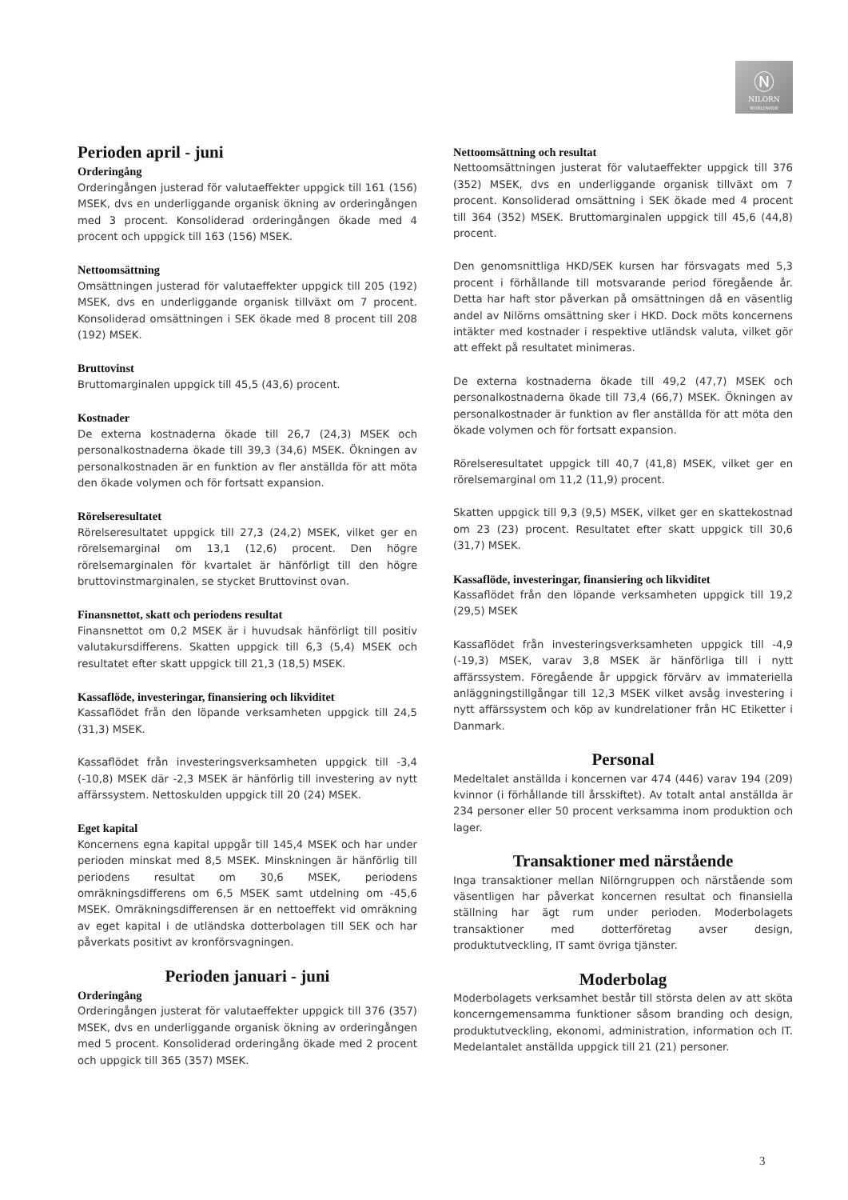Ⓝ
NILORN
WORLDWIDE
Perioden april - juni
Orderingång
Orderingången justerad för valutaeffekter uppgick till 161 (156) MSEK, dvs en underliggande organisk ökning av orderingången med 3 procent. Konsoliderad orderingången ökade med 4 procent och uppgick till 163 (156) MSEK.
Nettoomsättning
Omsättningen justerad för valutaeffekter uppgick till 205 (192) MSEK, dvs en underliggande organisk tillväxt om 7 procent. Konsoliderad omsättningen i SEK ökade med 8 procent till 208 (192) MSEK.
Bruttovinst
Bruttomarginalen uppgick till 45,5 (43,6) procent.
Kostnader
De externa kostnaderna ökade till 26,7 (24,3) MSEK och personalkostnaderna ökade till 39,3 (34,6) MSEK. Ökningen av personalkostnaden är en funktion av fler anställda för att möta den ökade volymen och för fortsatt expansion.
Rörelseresultatet
Rörelseresultatet uppgick till 27,3 (24,2) MSEK, vilket ger en rörelsemarginal om 13,1 (12,6) procent. Den högre rörelsemarginalen för kvartalet är hänförligt till den högre bruttovinstmarginalen, se stycket Bruttovinst ovan.
Finansnettot, skatt och periodens resultat
Finansnettot om 0,2 MSEK är i huvudsak hänförligt till positiv valutakursdifferens. Skatten uppgick till 6,3 (5,4) MSEK och resultatet efter skatt uppgick till 21,3 (18,5) MSEK.
Kassaflöde, investeringar, finansiering och likviditet
Kassaflödet från den löpande verksamheten uppgick till 24,5 (31,3) MSEK.
Kassaflödet från investeringsverksamheten uppgick till -3,4 (-10,8) MSEK där -2,3 MSEK är hänförlig till investering av nytt affärssystem. Nettoskulden uppgick till 20 (24) MSEK.
Eget kapital
Koncernens egna kapital uppgår till 145,4 MSEK och har under perioden minskat med 8,5 MSEK. Minskningen är hänförlig till periodens resultat om 30,6 MSEK, periodens omräkningsdifferens om 6,5 MSEK samt utdelning om -45,6 MSEK. Omräkningsdifferensen är en nettoeffekt vid omräkning av eget kapital i de utländska dotterbolagen till SEK och har påverkats positivt av kronförsvagningen.
Perioden januari - juni
Orderingång
Orderingången justerat för valutaeffekter uppgick till 376 (357) MSEK, dvs en underliggande organisk ökning av orderingången med 5 procent. Konsoliderad orderingång ökade med 2 procent och uppgick till 365 (357) MSEK.
Nettoomsättning och resultat
Nettoomsättningen justerat för valutaeffekter uppgick till 376 (352) MSEK, dvs en underliggande organisk tillväxt om 7 procent. Konsoliderad omsättning i SEK ökade med 4 procent till 364 (352) MSEK. Bruttomarginalen uppgick till 45,6 (44,8) procent.
Den genomsnittliga HKD/SEK kursen har försvagats med 5,3 procent i förhållande till motsvarande period föregående år. Detta har haft stor påverkan på omsättningen då en väsentlig andel av Nilörns omsättning sker i HKD. Dock möts koncernens intäkter med kostnader i respektive utländsk valuta, vilket gör att effekt på resultatet minimeras.
De externa kostnaderna ökade till 49,2 (47,7) MSEK och personalkostnaderna ökade till 73,4 (66,7) MSEK. Ökningen av personalkostnader är funktion av fler anställda för att möta den ökade volymen och för fortsatt expansion.
Rörelseresultatet uppgick till 40,7 (41,8) MSEK, vilket ger en rörelsemarginal om 11,2 (11,9) procent.
Skatten uppgick till 9,3 (9,5) MSEK, vilket ger en skattekostnad om 23 (23) procent. Resultatet efter skatt uppgick till 30,6 (31,7) MSEK.
Kassaflöde, investeringar, finansiering och likviditet
Kassaflödet från den löpande verksamheten uppgick till 19,2 (29,5) MSEK
Kassaflödet från investeringsverksamheten uppgick till -4,9 (-19,3) MSEK, varav 3,8 MSEK är hänförliga till i nytt affärssystem. Föregående år uppgick förvärv av immateriella anläggningstillgångar till 12,3 MSEK vilket avsåg investering i nytt affärssystem och köp av kundrelationer från HC Etiketter i Danmark.
Personal
Medeltalet anställda i koncernen var 474 (446) varav 194 (209) kvinnor (i förhållande till årsskiftet). Av totalt antal anställda är 234 personer eller 50 procent verksamma inom produktion och lager.
Transaktioner med närstående
Inga transaktioner mellan Nilörngruppen och närstående som väsentligen har påverkat koncernen resultat och finansiella ställning har ägt rum under perioden. Moderbolagets transaktioner med dotterföretag avser design, produktutveckling, IT samt övriga tjänster.
Moderbolag
Moderbolagets verksamhet består till största delen av att sköta koncerngemensamma funktioner såsom branding och design, produktutveckling, ekonomi, administration, information och IT. Medelantalet anställda uppgick till 21 (21) personer.
3